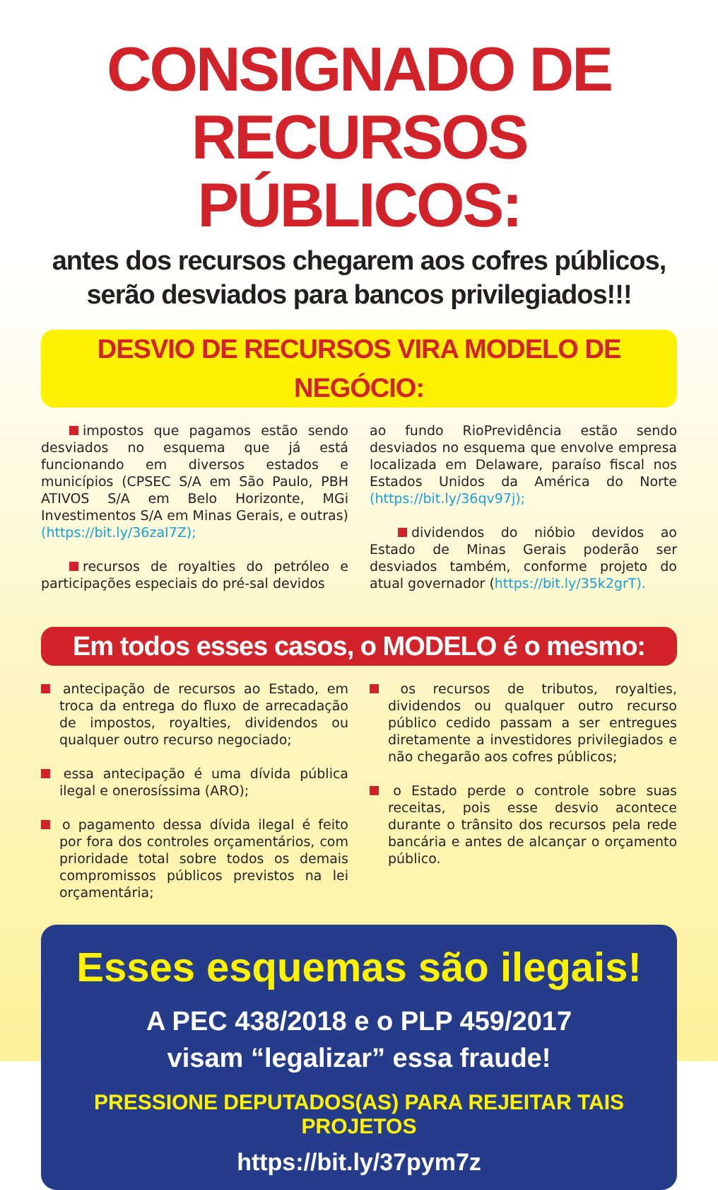CONSIGNADO DE
RECURSOS PÚBLICOS:
antes dos recursos chegarem aos cofres públicos,
serão desviados para bancos privilegiados!!!
DESVIO DE RECURSOS VIRA MODELO DE NEGÓCIO:
impostos que pagamos estão sendo desviados no esquema que já está funcionando em diversos estados e municípios (CPSEC S/A em São Paulo, PBH ATIVOS S/A em Belo Horizonte, MGi Investimentos S/A em Minas Gerais, e outras) (https://bit.ly/36zaI7Z);
recursos de royalties do petróleo e participações especiais do pré-sal devidos
ao fundo RioPrevidência estão sendo desviados no esquema que envolve empresa localizada em Delaware, paraíso fiscal nos Estados Unidos da América do Norte (https://bit.ly/36qv97j);
dividendos do nióbio devidos ao Estado de Minas Gerais poderão ser desviados também, conforme projeto do atual governador (https://bit.ly/35k2grT).
Em todos esses casos, o MODELO é o mesmo:
antecipação de recursos ao Estado, em troca da entrega do fluxo de arrecadação de impostos, royalties, dividendos ou qualquer outro recurso negociado;
essa antecipação é uma dívida pública ilegal e onerosíssima (ARO);
o pagamento dessa dívida ilegal é feito por fora dos controles orçamentários, com prioridade total sobre todos os demais compromissos públicos previstos na lei orçamentária;
os recursos de tributos, royalties, dividendos ou qualquer outro recurso público cedido passam a ser entregues diretamente a investidores privilegiados e não chegarão aos cofres públicos;
o Estado perde o controle sobre suas receitas, pois esse desvio acontece durante o trânsito dos recursos pela rede bancária e antes de alcançar o orçamento público.
Esses esquemas são ilegais!
A PEC 438/2018 e o PLP 459/2017
visam “legalizar” essa fraude!
PRESSIONE DEPUTADOS(AS) PARA REJEITAR TAIS PROJETOS
https://bit.ly/37pym7z